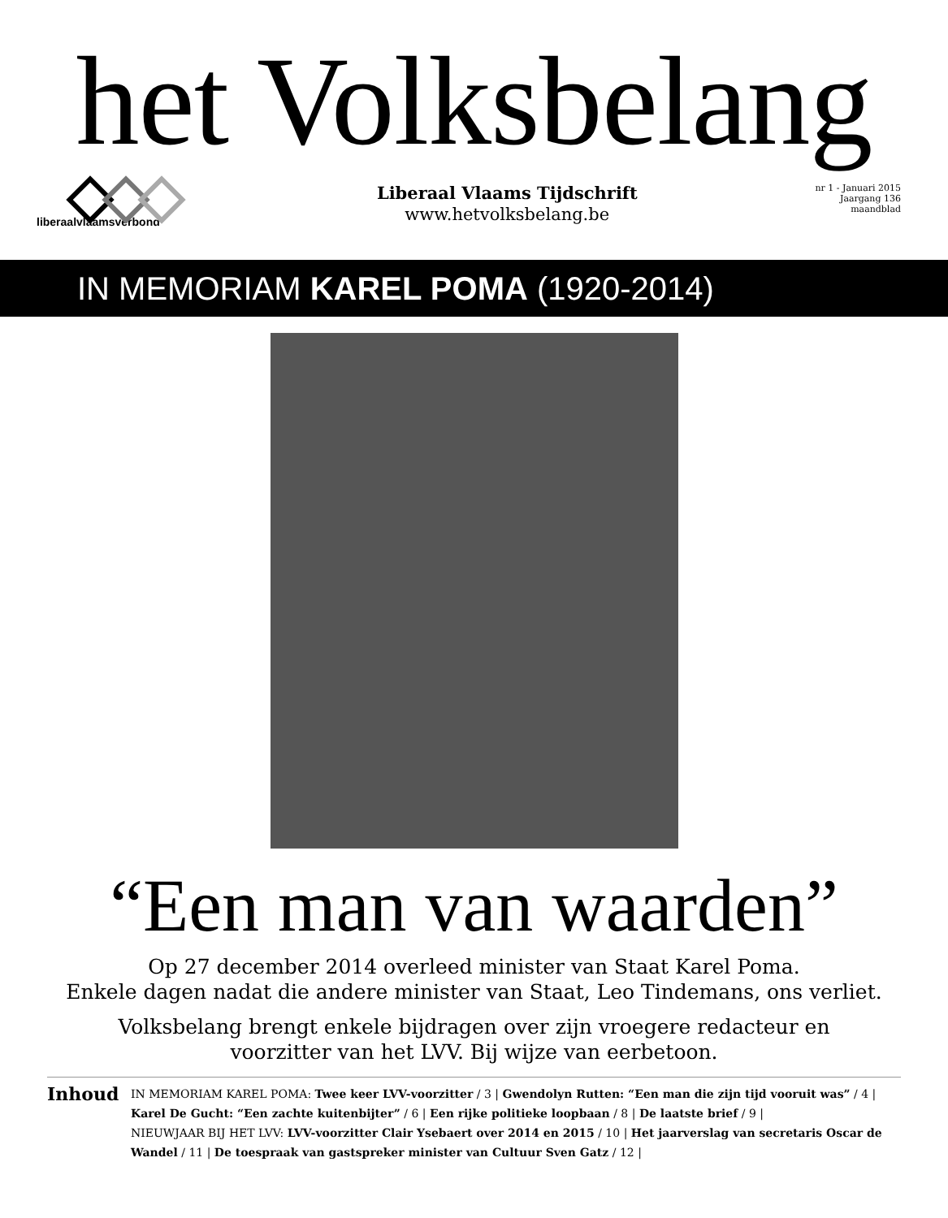het Volksbelang
liberaalvlaamsverbond
Liberaal Vlaams Tijdschrift
www.hetvolksbelang.be
nr 1 - Januari 2015
Jaargang 136
maandblad
IN MEMORIAM KAREL POMA (1920-2014)
“Een man van waarden”
Op 27 december 2014 overleed minister van Staat Karel Poma.
Enkele dagen nadat die andere minister van Staat, Leo Tindemans, ons verliet.
Volksbelang brengt enkele bijdragen over zijn vroegere redacteur en
voorzitter van het LVV. Bij wijze van eerbetoon.
Inhoud
IN MEMORIAM KAREL POMA: Twee keer LVV-voorzitter / 3 | Gwendolyn Rutten: “Een man die zijn tijd vooruit was” / 4 | Karel De Gucht: “Een zachte kuitenbijter” / 6 | Een rijke politieke loopbaan / 8 | De laatste brief / 9 |
NIEUWJAAR BIJ HET LVV: LVV-voorzitter Clair Ysebaert over 2014 en 2015 / 10 | Het jaarverslag van secretaris Oscar de Wandel / 11 | De toespraak van gastspreker minister van Cultuur Sven Gatz / 12 |